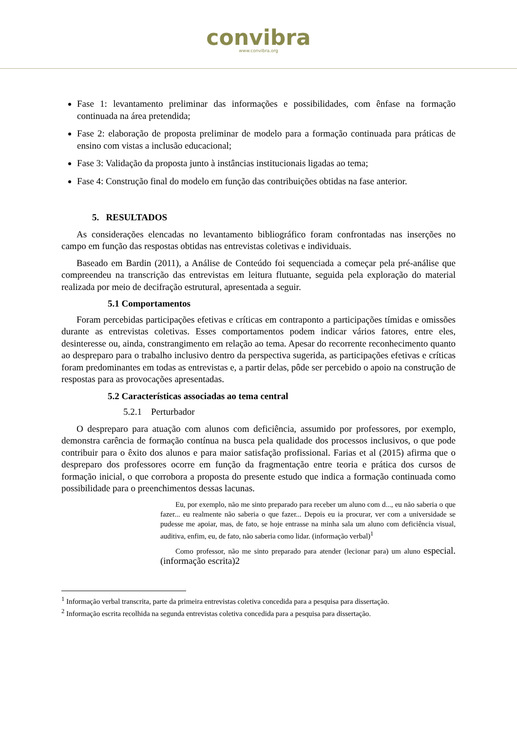convibra
www.convibra.org
Fase 1: levantamento preliminar das informações e possibilidades, com ênfase na formação continuada na área pretendida;
Fase 2: elaboração de proposta preliminar de modelo para a formação continuada para práticas de ensino com vistas a inclusão educacional;
Fase 3: Validação da proposta junto à instâncias institucionais ligadas ao tema;
Fase 4: Construção final do modelo em função das contribuições obtidas na fase anterior.
5. RESULTADOS
As considerações elencadas no levantamento bibliográfico foram confrontadas nas inserções no campo em função das respostas obtidas nas entrevistas coletivas e individuais.
Baseado em Bardin (2011), a Análise de Conteúdo foi sequenciada a começar pela pré-análise que compreendeu na transcrição das entrevistas em leitura flutuante, seguida pela exploração do material realizada por meio de decifração estrutural, apresentada a seguir.
5.1 Comportamentos
Foram percebidas participações efetivas e críticas em contraponto a participações tímidas e omissões durante as entrevistas coletivas. Esses comportamentos podem indicar vários fatores, entre eles, desinteresse ou, ainda, constrangimento em relação ao tema. Apesar do recorrente reconhecimento quanto ao despreparo para o trabalho inclusivo dentro da perspectiva sugerida, as participações efetivas e críticas foram predominantes em todas as entrevistas e, a partir delas, pôde ser percebido o apoio na construção de respostas para as provocações apresentadas.
5.2 Características associadas ao tema central
5.2.1 Perturbador
O despreparo para atuação com alunos com deficiência, assumido por professores, por exemplo, demonstra carência de formação contínua na busca pela qualidade dos processos inclusivos, o que pode contribuir para o êxito dos alunos e para maior satisfação profissional. Farias et al (2015) afirma que o despreparo dos professores ocorre em função da fragmentação entre teoria e prática dos cursos de formação inicial, o que corrobora a proposta do presente estudo que indica a formação continuada como possibilidade para o preenchimentos dessas lacunas.
Eu, por exemplo, não me sinto preparado para receber um aluno com d..., eu não saberia o que fazer... eu realmente não saberia o que fazer... Depois eu ia procurar, ver com a universidade se pudesse me apoiar, mas, de fato, se hoje entrasse na minha sala um aluno com deficiência visual, auditiva, enfim, eu, de fato, não saberia como lidar. (informação verbal)<sup>1</sup>
Como professor, não me sinto preparado para atender (lecionar para) um aluno especial. (informação escrita)2
<sup>1</sup> Informação verbal transcrita, parte da primeira entrevistas coletiva concedida para a pesquisa para dissertação.
<sup>2</sup> Informação escrita recolhida na segunda entrevistas coletiva concedida para a pesquisa para dissertação.